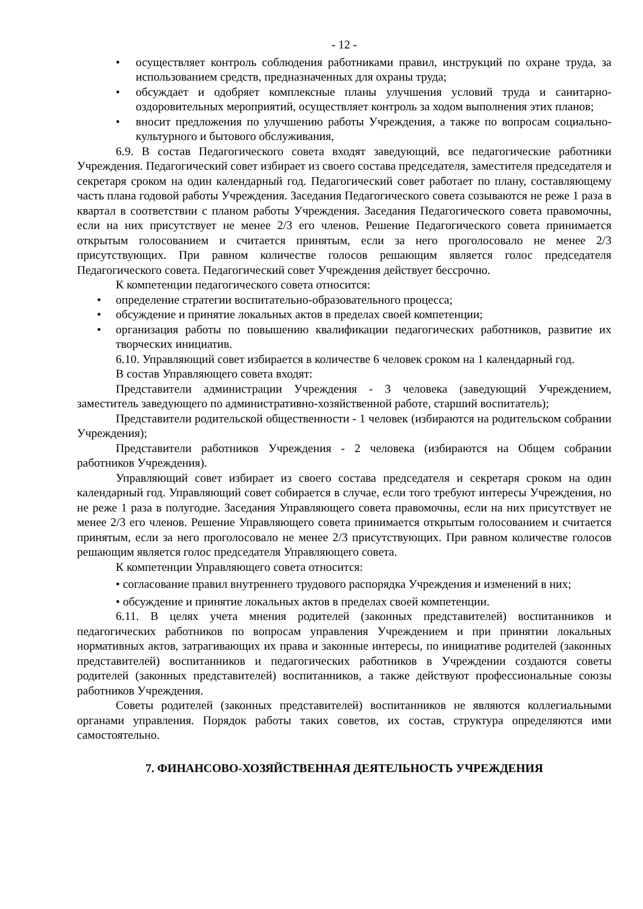- 12 -
• осуществляет контроль соблюдения работниками правил, инструкций по охране труда, за использованием средств, предназначенных для охраны труда;
• обсуждает и одобряет комплексные планы улучшения условий труда и санитарно-оздоровительных мероприятий, осуществляет контроль за ходом выполнения этих планов;
• вносит предложения по улучшению работы Учреждения, а также по вопросам социально-культурного и бытового обслуживания,
6.9. В состав Педагогического совета входят заведующий, все педагогические работники Учреждения. Педагогический совет избирает из своего состава председателя, заместителя председателя и секретаря сроком на один календарный год. Педагогический совет работает по плану, составляющему часть плана годовой работы Учреждения. Заседания Педагогического совета созываются не реже 1 раза в квартал в соответствии с планом работы Учреждения. Заседания Педагогического совета правомочны, если на них присутствует не менее 2/3 его членов. Решение Педагогического совета принимается открытым голосованием и считается принятым, если за него проголосовало не менее 2/3 присутствующих. При равном количестве голосов решающим является голос председателя Педагогического совета. Педагогический совет Учреждения действует бессрочно.
К компетенции педагогического совета относится:
• определение стратегии воспитательно-образовательного процесса;
• обсуждение и принятие локальных актов в пределах своей компетенции;
• организация работы по повышению квалификации педагогических работников, развитие их творческих инициатив.
6.10. Управляющий совет избирается в количестве 6 человек сроком на 1 календарный год.
В состав Управляющего совета входят:
Представители администрации Учреждения - 3 человека (заведующий Учреждением, заместитель заведующего по административно-хозяйственной работе, старший воспитатель);
Представители родительской общественности - 1 человек (избираются на родительском собрании Учреждения);
Представители работников Учреждения - 2 человека (избираются на Общем собрании работников Учреждения).
Управляющий совет избирает из своего состава председателя и секретаря сроком на один календарный год. Управляющий совет собирается в случае, если того требуют интересы Учреждения, но не реже 1 раза в полугодие. Заседания Управляющего совета правомочны, если на них присутствует не менее 2/3 его членов. Решение Управляющего совета принимается открытым голосованием и считается принятым, если за него проголосовало не менее 2/3 присутствующих. При равном количестве голосов решающим является голос председателя Управляющего совета.
К компетенции Управляющего совета относится:
• согласование правил внутреннего трудового распорядка Учреждения и изменений в них;
• обсуждение и принятие локальных актов в пределах своей компетенции.
6.11. В целях учета мнения родителей (законных представителей) воспитанников и педагогических работников по вопросам управления Учреждением и при принятии локальных нормативных актов, затрагивающих их права и законные интересы, по инициативе родителей (законных представителей) воспитанников и педагогических работников в Учреждении создаются советы родителей (законных представителей) воспитанников, а также действуют профессиональные союзы работников Учреждения.
Советы родителей (законных представителей) воспитанников не являются коллегиальными органами управления. Порядок работы таких советов, их состав, структура определяются ими самостоятельно.
7. ФИНАНСОВО-ХОЗЯЙСТВЕННАЯ ДЕЯТЕЛЬНОСТЬ УЧРЕЖДЕНИЯ